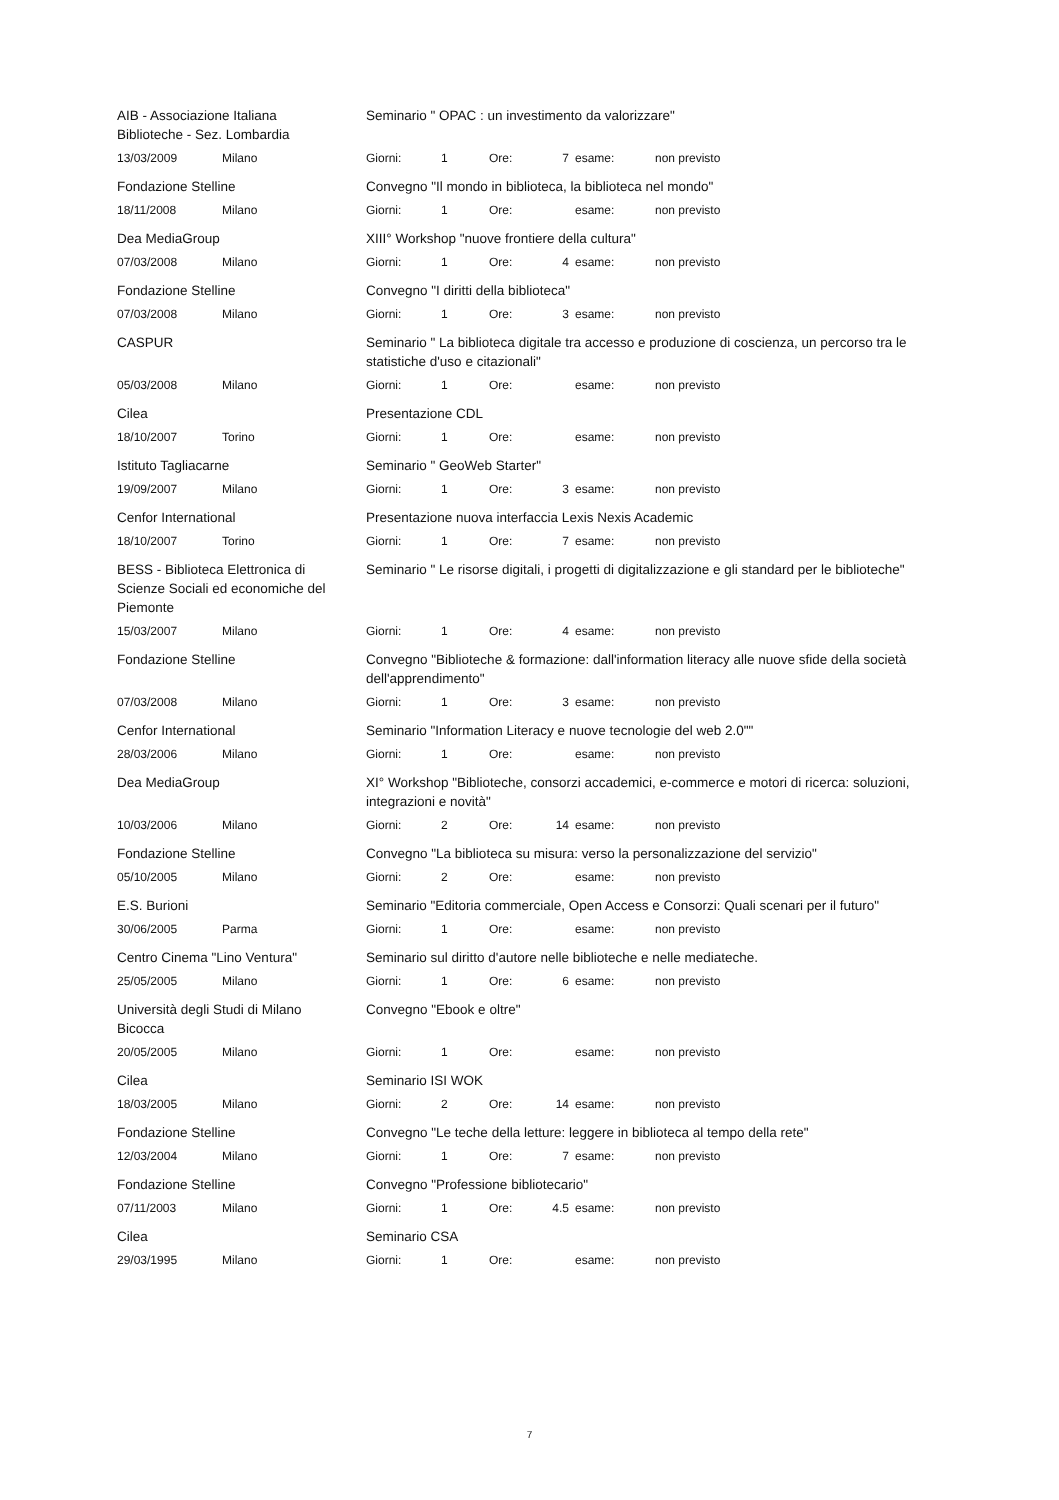| AIB - Associazione Italiana Biblioteche - Sez. Lombardia | | Seminario " OPAC : un investimento da valorizzare" | | | | | |
| 13/03/2009 | Milano | Giorni: | 1 | Ore: | 7 | esame: | non previsto |
| Fondazione Stelline | | Convegno "Il mondo in biblioteca, la biblioteca nel mondo" | | | | | |
| 18/11/2008 | Milano | Giorni: | 1 | Ore: | | esame: | non previsto |
| Dea MediaGroup | | XIII° Workshop "nuove frontiere della cultura" | | | | | |
| 07/03/2008 | Milano | Giorni: | 1 | Ore: | 4 | esame: | non previsto |
| Fondazione Stelline | | Convegno "I diritti della biblioteca" | | | | | |
| 07/03/2008 | Milano | Giorni: | 1 | Ore: | 3 | esame: | non previsto |
| CASPUR | | Seminario " La biblioteca digitale tra accesso e produzione di coscienza, un percorso tra le statistiche d'uso e citazionali" | | | | | |
| 05/03/2008 | Milano | Giorni: | 1 | Ore: | | esame: | non previsto |
| Cilea | | Presentazione CDL | | | | | |
| 18/10/2007 | Torino | Giorni: | 1 | Ore: | | esame: | non previsto |
| Istituto Tagliacarne | | Seminario " GeoWeb Starter" | | | | | |
| 19/09/2007 | Milano | Giorni: | 1 | Ore: | 3 | esame: | non previsto |
| Cenfor International | | Presentazione nuova interfaccia Lexis Nexis Academic | | | | | |
| 18/10/2007 | Torino | Giorni: | 1 | Ore: | 7 | esame: | non previsto |
| BESS - Biblioteca Elettronica di Scienze Sociali ed economiche del Piemonte | | Seminario " Le risorse digitali, i progetti di digitalizzazione e gli standard per le biblioteche" | | | | | |
| 15/03/2007 | Milano | Giorni: | 1 | Ore: | 4 | esame: | non previsto |
| Fondazione Stelline | | Convegno "Biblioteche & formazione: dall'information literacy alle nuove sfide della società dell'apprendimento" | | | | | |
| 07/03/2008 | Milano | Giorni: | 1 | Ore: | 3 | esame: | non previsto |
| Cenfor International | | Seminario "Information Literacy e nuove tecnologie del web 2.0"" | | | | | |
| 28/03/2006 | Milano | Giorni: | 1 | Ore: | | esame: | non previsto |
| Dea MediaGroup | | XI° Workshop "Biblioteche, consorzi accademici, e-commerce e motori di ricerca: soluzioni, integrazioni e novità" | | | | | |
| 10/03/2006 | Milano | Giorni: | 2 | Ore: | 14 | esame: | non previsto |
| Fondazione Stelline | | Convegno "La biblioteca su misura: verso la personalizzazione del servizio" | | | | | |
| 05/10/2005 | Milano | Giorni: | 2 | Ore: | | esame: | non previsto |
| E.S. Burioni | | Seminario "Editoria commerciale, Open Access e Consorzi: Quali scenari per il futuro" | | | | | |
| 30/06/2005 | Parma | Giorni: | 1 | Ore: | | esame: | non previsto |
| Centro Cinema "Lino Ventura" | | Seminario sul diritto d'autore nelle biblioteche e nelle mediateche. | | | | | |
| 25/05/2005 | Milano | Giorni: | 1 | Ore: | 6 | esame: | non previsto |
| Università degli Studi di Milano Bicocca | | Convegno "Ebook e oltre" | | | | | |
| 20/05/2005 | Milano | Giorni: | 1 | Ore: | | esame: | non previsto |
| Cilea | | Seminario ISI WOK | | | | | |
| 18/03/2005 | Milano | Giorni: | 2 | Ore: | 14 | esame: | non previsto |
| Fondazione Stelline | | Convegno "Le teche della letture: leggere in biblioteca al tempo della rete" | | | | | |
| 12/03/2004 | Milano | Giorni: | 1 | Ore: | 7 | esame: | non previsto |
| Fondazione Stelline | | Convegno "Professione bibliotecario" | | | | | |
| 07/11/2003 | Milano | Giorni: | 1 | Ore: | 4.5 | esame: | non previsto |
| Cilea | | Seminario CSA | | | | | |
| 29/03/1995 | Milano | Giorni: | 1 | Ore: | | esame: | non previsto |
7